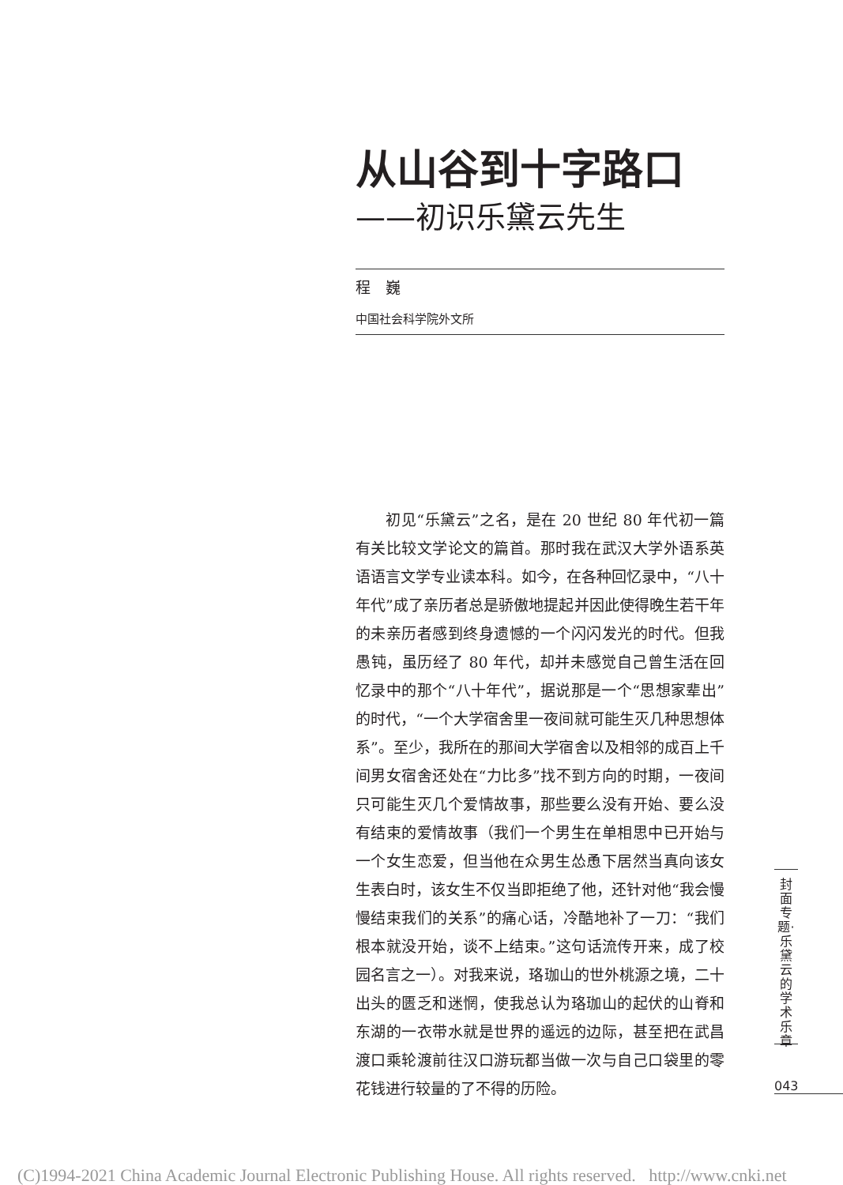从山谷到十字路口
——初识乐黛云先生
程　巍
中国社会科学院外文所
初见“乐黛云”之名，是在 20 世纪 80 年代初一篇有关比较文学论文的篇首。那时我在武汉大学外语系英语语言文学专业读本科。如今，在各种回忆录中，“八十年代”成了亲历者总是骄傲地提起并因此使得晚生若干年的未亲历者感到终身遗憾的一个闪闪发光的时代。但我愚钝，虽历经了 80 年代，却并未感觉自己曾生活在回忆录中的那个“八十年代”，据说那是一个“思想家辈出”的时代，“一个大学宿舍里一夜间就可能生灭几种思想体系”。至少，我所在的那间大学宿舍以及相邻的成百上千间男女宿舍还处在“力比多”找不到方向的时期，一夜间只可能生灭几个爱情故事，那些要么没有开始、要么没有结束的爱情故事（我们一个男生在单相思中已开始与一个女生恋爱，但当他在众男生怂恿下居然当真向该女生表白时，该女生不仅当即拒绝了他，还针对他“我会慢慢结束我们的关系”的痛心话，冷酷地补了一刀：“我们根本就没开始，谈不上结束。”这句话流传开来，成了校园名言之一）。对我来说，珞珈山的世外桃源之境，二十出头的匮乏和迷惘，使我总认为珞珈山的起伏的山脊和东湖的一衣带水就是世界的遥远的边际，甚至把在武昌渡口乘轮渡前往汉口游玩都当做一次与自己口袋里的零花钱进行较量的了不得的历险。
封面专题·乐黛云的学术乐章
043
(C)1994-2021 China Academic Journal Electronic Publishing House. All rights reserved. http://www.cnki.net